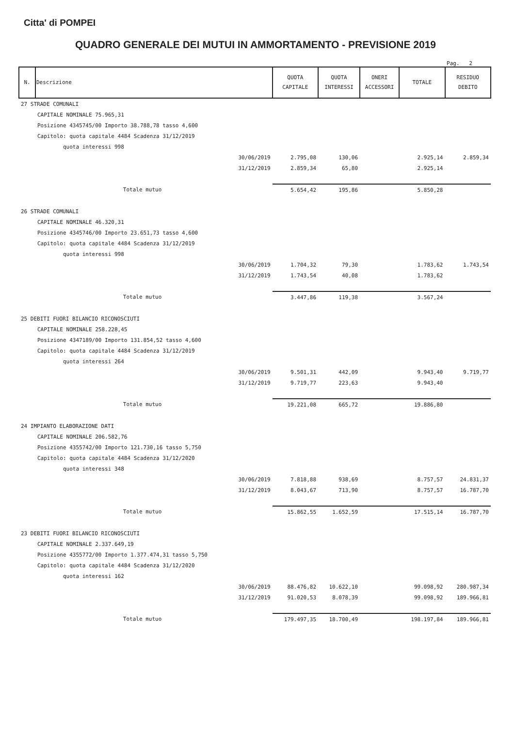Citta' di POMPEI
QUADRO GENERALE DEI MUTUI IN AMMORTAMENTO - PREVISIONE 2019
Pag. 2
| N. | Descrizione | | QUOTA CAPITALE | QUOTA INTERESSI | ONERI ACCESSORI | TOTALE | RESIDUO DEBITO |
| --- | --- | --- | --- | --- | --- | --- | --- |
| 27 STRADE COMUNALI | | | | | | | |
| | CAPITALE NOMINALE 75.965,31 | | | | | | |
| | Posizione 4345745/00 Importo 38.788,78 tasso 4,600 | | | | | | |
| | Capitolo: quota capitale 4484 Scadenza 31/12/2019 | | | | | | |
| | quota interessi 998 | | | | | | |
| | | 30/06/2019 | 2.795,08 | 130,06 | | 2.925,14 | 2.859,34 |
| | | 31/12/2019 | 2.859,34 | 65,80 | | 2.925,14 | |
| | Totale mutuo | | 5.654,42 | 195,86 | | 5.850,28 | |
| 26 STRADE COMUNALI | | | | | | | |
| | CAPITALE NOMINALE 46.320,31 | | | | | | |
| | Posizione 4345746/00 Importo 23.651,73 tasso 4,600 | | | | | | |
| | Capitolo: quota capitale 4484 Scadenza 31/12/2019 | | | | | | |
| | quota interessi 998 | | | | | | |
| | | 30/06/2019 | 1.704,32 | 79,30 | | 1.783,62 | 1.743,54 |
| | | 31/12/2019 | 1.743,54 | 40,08 | | 1.783,62 | |
| | Totale mutuo | | 3.447,86 | 119,38 | | 3.567,24 | |
| 25 DEBITI FUORI BILANCIO RICONOSCIUTI | | | | | | | |
| | CAPITALE NOMINALE 258.228,45 | | | | | | |
| | Posizione 4347189/00 Importo 131.854,52 tasso 4,600 | | | | | | |
| | Capitolo: quota capitale 4484 Scadenza 31/12/2019 | | | | | | |
| | quota interessi 264 | | | | | | |
| | | 30/06/2019 | 9.501,31 | 442,09 | | 9.943,40 | 9.719,77 |
| | | 31/12/2019 | 9.719,77 | 223,63 | | 9.943,40 | |
| | Totale mutuo | | 19.221,08 | 665,72 | | 19.886,80 | |
| 24 IMPIANTO ELABORAZIONE DATI | | | | | | | |
| | CAPITALE NOMINALE 206.582,76 | | | | | | |
| | Posizione 4355742/00 Importo 121.730,16 tasso 5,750 | | | | | | |
| | Capitolo: quota capitale 4484 Scadenza 31/12/2020 | | | | | | |
| | quota interessi 348 | | | | | | |
| | | 30/06/2019 | 7.818,88 | 938,69 | | 8.757,57 | 24.831,37 |
| | | 31/12/2019 | 8.043,67 | 713,90 | | 8.757,57 | 16.787,70 |
| | Totale mutuo | | 15.862,55 | 1.652,59 | | 17.515,14 | 16.787,70 |
| 23 DEBITI FUORI BILANCIO RICONOSCIUTI | | | | | | | |
| | CAPITALE NOMINALE 2.337.649,19 | | | | | | |
| | Posizione 4355772/00 Importo 1.377.474,31 tasso 5,750 | | | | | | |
| | Capitolo: quota capitale 4484 Scadenza 31/12/2020 | | | | | | |
| | quota interessi 162 | | | | | | |
| | | 30/06/2019 | 88.476,82 | 10.622,10 | | 99.098,92 | 280.987,34 |
| | | 31/12/2019 | 91.020,53 | 8.078,39 | | 99.098,92 | 189.966,81 |
| | Totale mutuo | | 179.497,35 | 18.700,49 | | 198.197,84 | 189.966,81 |